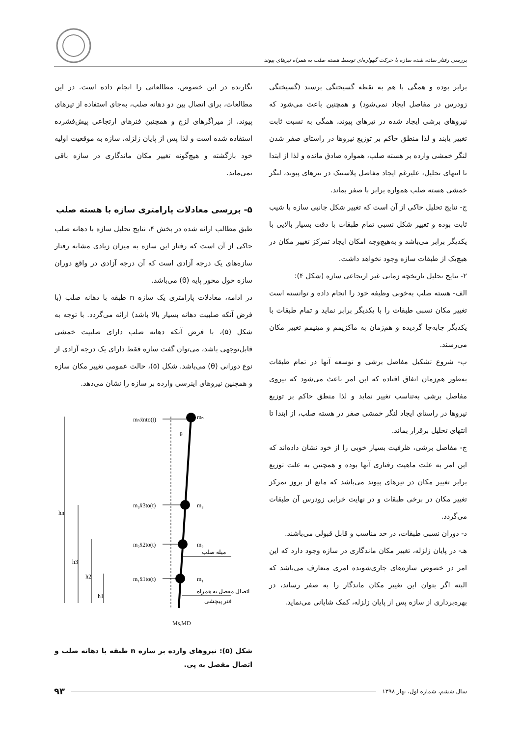بررسی رفتار ساده شده سازه با حرکت گهواره‌ای توسط هسته صلب به همراه تیرهای پیوند
برابر بوده و همگی با هم به نقطه گسیختگی برسند (گسیختگی زودرس در مفاصل ایجاد نمی‌شود) و همچنین باعث می‌شود که نیروهای برشی ایجاد شده در تیرهای پیوند، همگی به نسبت ثابت تغییر یابند و لذا منطق حاکم بر توزیع نیروها در راستای صفر شدن لنگر خمشی وارده بر هسته صلب، همواره صادق مانده و لذا از ابتدا تا انتهای تحلیل، علیرغم ایجاد مفاصل پلاستیک در تیرهای پیوند، لنگر خمشی هسته صلب همواره برابر با صفر بماند.
ج- نتایج تحلیل حاکی از آن است که تغییر شکل جانبی سازه با شیب ثابت بوده و تغییر شکل نسبی تمام طبقات با دقت بسیار بالایی با یکدیگر برابر می‌باشد و به‌هیچ‌وجه امکان ایجاد تمرکز تغییر مکان در هیچ‌یک از طبقات سازه وجود نخواهد داشت.
۲- نتایج تحلیل تاریخچه زمانی غیر ارتجاعی سازه (شکل ۴):
الف- هسته صلب به‌خوبی وظیفه خود را انجام داده و توانسته است تغییر مکان نسبی طبقات را با یکدیگر برابر نماید و تمام طبقات با یکدیگر جابه‌جا گردیده و هم‌زمان به ماکزیمم و مینیمم تغییر مکان می‌رسند.
ب- شروع تشکیل مفاصل برشی و توسعه آنها در تمام طبقات به‌طور هم‌زمان اتفاق افتاده که این امر باعث می‌شود که نیروی مفاصل برشی به‌تناسب تغییر نماید و لذا منطق حاکم بر توزیع نیروها در راستای ایجاد لنگر خمشی صفر در هسته صلب، از ابتدا تا انتهای تحلیل برقرار بماند.
ج- مفاصل برشی، ظرفیت بسیار خوبی را از خود نشان داده‌اند که این امر به علت ماهیت رفتاری آنها بوده و همچنین به علت توزیع برابر تغییر مکان در تیرهای پیوند می‌باشد که مانع از بروز تمرکز تغییر مکان در برخی طبقات و در نهایت خرابی زودرس آن طبقات می‌گردد.
د- دوران نسبی طبقات، در حد مناسب و قابل قبولی می‌باشند.
هـ- در پایان زلزله، تغییر مکان ماندگاری در سازه وجود دارد که این امر در خصوص سازه‌های جاری‌شونده امری متعارف می‌باشد که البته اگر بتوان این تغییر مکان ماندگار را به صفر رساند، در بهره‌برداری از سازه پس از پایان زلزله، کمک شایانی می‌نماید.
نگارنده در این خصوص، مطالعاتی را انجام داده است. در این مطالعات، برای اتصال بین دو دهانه صلب، به‌جای استفاده از تیرهای پیوند، از میراگرهای لزج و همچنین فنرهای ارتجاعی پیش‌فشرده استفاده شده است و لذا پس از پایان زلزله، سازه به موقعیت اولیه خود بازگشته و هیچ‌گونه تغییر مکان ماندگاری در سازه باقی نمی‌ماند.
۵- بررسی معادلات پارامتری سازه با هسته صلب
طبق مطالب ارائه شده در بخش ۴، نتایج تحلیل سازه با دهانه صلب حاکی از آن است که رفتار این سازه به میزان زیادی مشابه رفتار سازه‌های یک درجه آزادی است که آن درجه آزادی در واقع دوران سازه حول محور پایه (θ) می‌باشد.
در ادامه، معادلات پارامتری یک سازه n طبقه با دهانه صلب (با فرض آنکه صلبیت دهانه بسیار بالا باشد) ارائه می‌گردد. با توجه به شکل (۵)، با فرض آنکه دهانه صلب دارای صلبیت خمشی قابل‌توجهی باشد، می‌توان گفت سازه فقط دارای یک درجه آزادی از نوع دورانی (θ) می‌باشد. شکل (۵)، حالت عمومی تغییر مکان سازه و همچنین نیروهای اینرسی وارده بر سازه را نشان می‌دهد.
mₙẍnto(t)
mₙ
θ
m₃ẍ3to(t)
m₃
m₂ẍ2to(t)
m₂
m₁ẍ1to(t)
m₁
Ms,MD
hn
h3
h2
h1
میله صلب
اتصال مفصل به همراه
فنر پیچشی
شکل (۵): نیروهای وارده بر سازه n طبقه با دهانه صلب و اتصال مفصل به پی.
سال ششم، شماره اول، بهار ۱۳۹۸ ۹۳